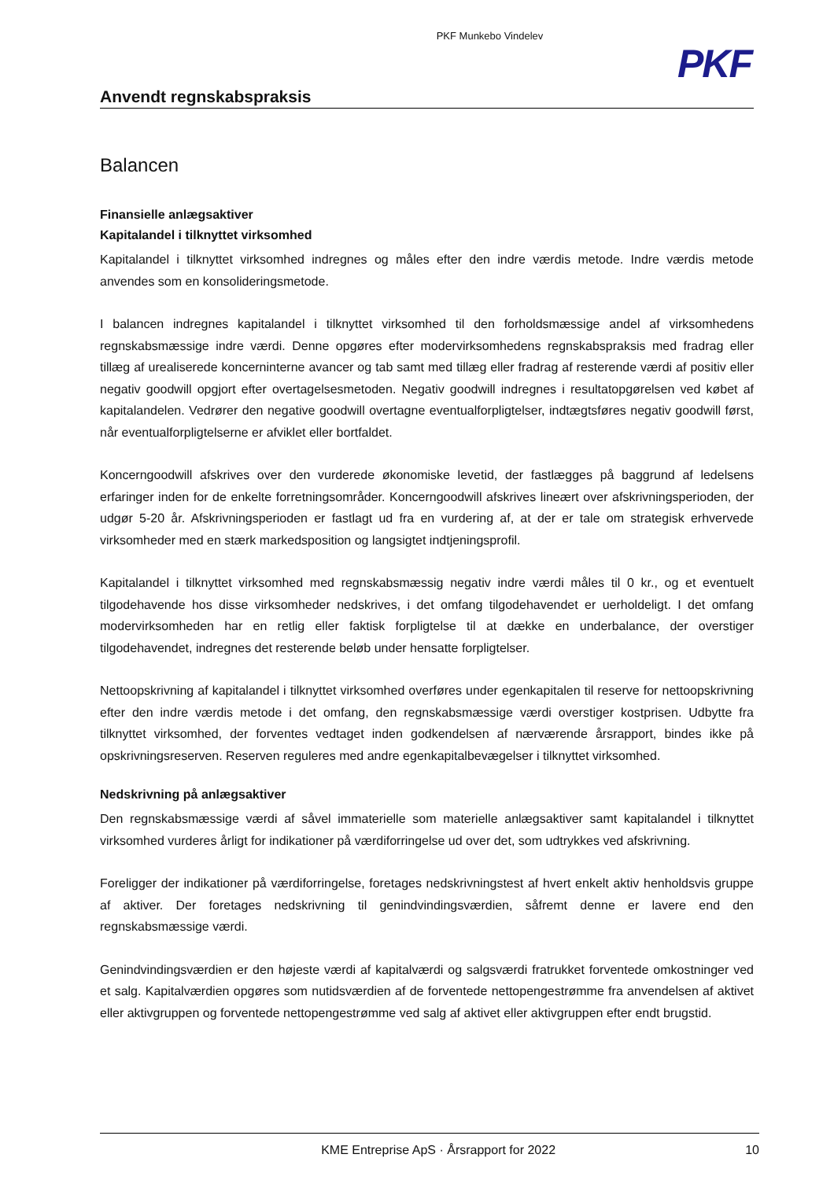PKF Munkebo Vindelev
PKF
Anvendt regnskabspraksis
Balancen
Finansielle anlægsaktiver
Kapitalandel i tilknyttet virksomhed
Kapitalandel i tilknyttet virksomhed indregnes og måles efter den indre værdis metode. Indre værdis metode anvendes som en konsolideringsmetode.
I balancen indregnes kapitalandel i tilknyttet virksomhed til den forholdsmæssige andel af virksomhedens regnskabsmæssige indre værdi. Denne opgøres efter modervirksomhedens regnskabspraksis med fradrag eller tillæg af urealiserede koncerninterne avancer og tab samt med tillæg eller fradrag af resterende værdi af positiv eller negativ goodwill opgjort efter overtagelsesmetoden. Negativ goodwill indregnes i resultatopgørelsen ved købet af kapitalandelen. Vedrører den negative goodwill overtagne eventualforpligtelser, indtægtsføres negativ goodwill først, når eventualforpligtelserne er afviklet eller bortfaldet.
Koncerngoodwill afskrives over den vurderede økonomiske levetid, der fastlægges på baggrund af ledelsens erfaringer inden for de enkelte forretningsområder. Koncerngoodwill afskrives lineært over afskrivningsperioden, der udgør 5-20 år. Afskrivningsperioden er fastlagt ud fra en vurdering af, at der er tale om strategisk erhvervede virksomheder med en stærk markedsposition og langsigtet indtjeningsprofil.
Kapitalandel i tilknyttet virksomhed med regnskabsmæssig negativ indre værdi måles til 0 kr., og et eventuelt tilgodehavende hos disse virksomheder nedskrives, i det omfang tilgodehavendet er uerholdeligt. I det omfang modervirksomheden har en retlig eller faktisk forpligtelse til at dække en underbalance, der overstiger tilgodehavendet, indregnes det resterende beløb under hensatte forpligtelser.
Nettoopskrivning af kapitalandel i tilknyttet virksomhed overføres under egenkapitalen til reserve for nettoopskrivning efter den indre værdis metode i det omfang, den regnskabsmæssige værdi overstiger kostprisen. Udbytte fra tilknyttet virksomhed, der forventes vedtaget inden godkendelsen af nærværende årsrapport, bindes ikke på opskrivningsreserven. Reserven reguleres med andre egenkapitalbevægelser i tilknyttet virksomhed.
Nedskrivning på anlægsaktiver
Den regnskabsmæssige værdi af såvel immaterielle som materielle anlægsaktiver samt kapitalandel i tilknyttet virksomhed vurderes årligt for indikationer på værdiforringelse ud over det, som udtrykkes ved afskrivning.
Foreligger der indikationer på værdiforringelse, foretages nedskrivningstest af hvert enkelt aktiv henholdsvis gruppe af aktiver. Der foretages nedskrivning til genindvindingsværdien, såfremt denne er lavere end den regnskabsmæssige værdi.
Genindvindingsværdien er den højeste værdi af kapitalværdi og salgsværdi fratrukket forventede omkostninger ved et salg. Kapitalværdien opgøres som nutidsværdien af de forventede nettopengestrømme fra anvendelsen af aktivet eller aktivgruppen og forventede nettopengestrømme ved salg af aktivet eller aktivgruppen efter endt brugstid.
KME Entreprise ApS · Årsrapport for 2022 10